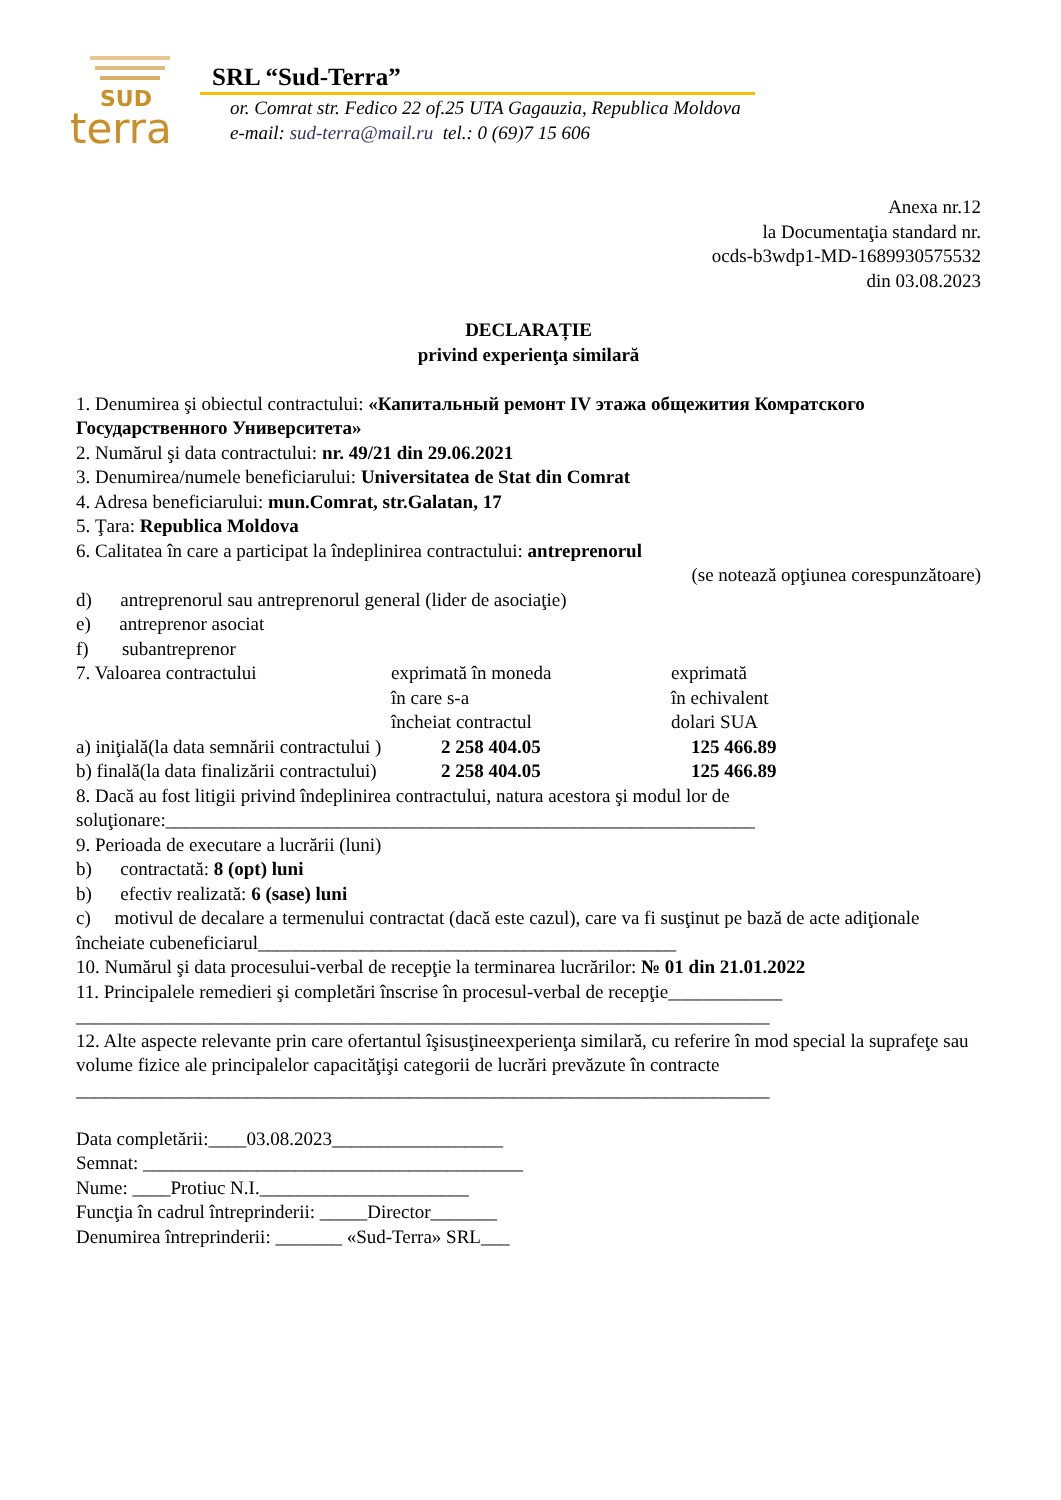SUD
terra
SRL “Sud-Terra”
or. Comrat str. Fedico 22 of.25 UTA Gagauzia, Republica Moldova
e-mail: sud-terra@mail.ru tel.: 0 (69)7 15 606
Anexa nr.12
la Documentaţia standard nr.
ocds-b3wdp1-MD-1689930575532
din 03.08.2023
DECLARAȚIE
privind experienţa similară
1. Denumirea şi obiectul contractului: «Капитальный ремонт IV этажа общежития Комратского Государственного Университета»
2. Numărul şi data contractului: nr. 49/21 din 29.06.2021
3. Denumirea/numele beneficiarului: Universitatea de Stat din Comrat
4. Adresa beneficiarului: mun.Comrat, str.Galatan, 17
5. Ţara: Republica Moldova
6. Calitatea în care a participat la îndeplinirea contractului: antreprenorul
(se notează opţiunea corespunzătoare)
d) antreprenorul sau antreprenorul general (lider de asociaţie)
e) antreprenor asociat
f) subantreprenor
7. Valoarea contractului exprimată în moneda
în care s-a
încheiat contractul exprimată
în echivalent
dolari SUA
a) iniţială(la data semnării contractului ) 2 258 404.05 125 466.89
b) finală(la data finalizării contractului) 2 258 404.05 125 466.89
8. Dacă au fost litigii privind îndeplinirea contractului, natura acestora şi modul lor de soluţionare:______________________________________________________________
9. Perioada de executare a lucrării (luni)
b) contractată: 8 (opt) luni
b) efectiv realizată: 6 (sase) luni
c) motivul de decalare a termenului contractat (dacă este cazul), care va fi susţinut pe bază de acte adiţionale încheiate cubeneficiarul____________________________________________
10. Numărul şi data procesului-verbal de recepţie la terminarea lucrărilor: № 01 din 21.01.2022
11. Principalele remedieri şi completări înscrise în procesul-verbal de recepţie____________
_________________________________________________________________________
12. Alte aspecte relevante prin care ofertantul îşisusţineexperienţa similară, cu referire în mod special la suprafeţe sau volume fizice ale principalelor capacităţişi categorii de lucrări prevăzute în contracte
_________________________________________________________________________
Data completării:____03.08.2023__________________
Semnat: ________________________________________
Nume: ____Protiuc N.I.______________________
Funcţia în cadrul întreprinderii: _____Director_______
Denumirea întreprinderii: _______ «Sud-Terra» SRL___